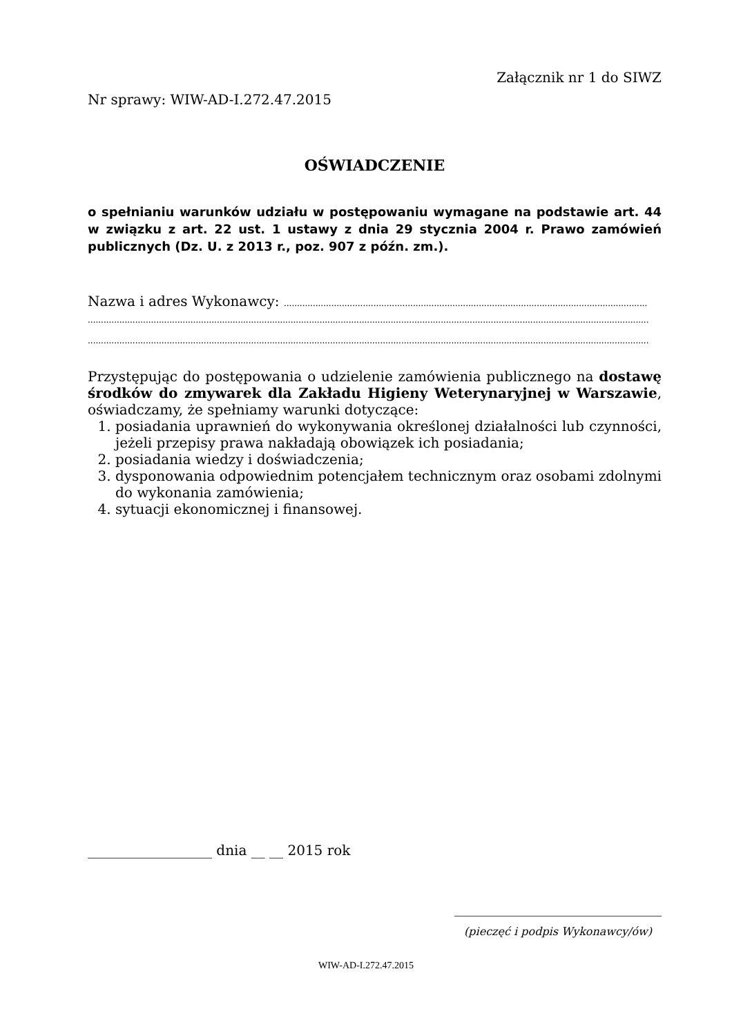Załącznik nr 1 do SIWZ
Nr sprawy: WIW-AD-I.272.47.2015
OŚWIADCZENIE
o spełnianiu warunków udziału w postępowaniu wymagane na podstawie art. 44 w związku z art. 22 ust. 1 ustawy z dnia 29 stycznia 2004 r. Prawo zamówień publicznych (Dz. U. z 2013 r., poz. 907 z późn. zm.).
Nazwa i adres Wykonawcy: ..........................................................................................................................................
.....................................................................................................................................................................................................................
.....................................................................................................................................................................................................................
Przystępując do postępowania o udzielenie zamówienia publicznego na dostawę środków do zmywarek dla Zakładu Higieny Weterynaryjnej w Warszawie, oświadczamy, że spełniamy warunki dotyczące:
1. posiadania uprawnień do wykonywania określonej działalności lub czynności, jeżeli przepisy prawa nakładają obowiązek ich posiadania;
2. posiadania wiedzy i doświadczenia;
3. dysponowania odpowiednim potencjałem technicznym oraz osobami zdolnymi do wykonania zamówienia;
4. sytuacji ekonomicznej i finansowej.
__________________ dnia __ __ 2015 rok
______________________________
(pieczęć i podpis Wykonawcy/ów)
WIW-AD-I.272.47.2015